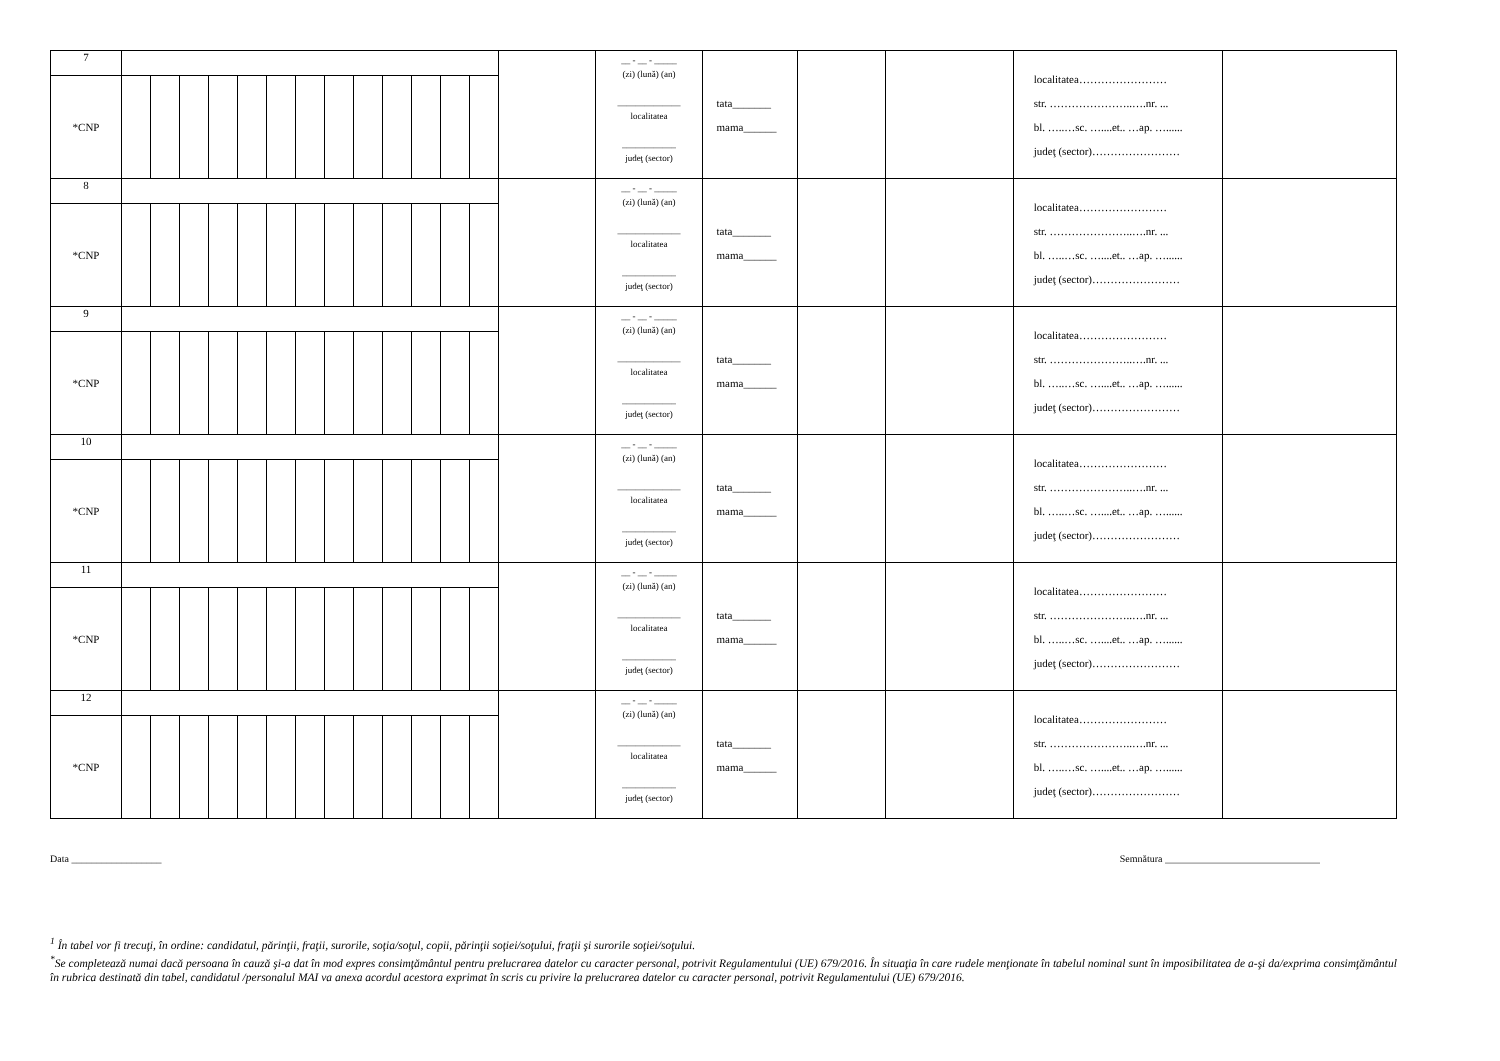| 7 | | | | | | | | | | | | | | | __ - __ - _____ (zi) (lună) (an) ______________ localitatea ____________ judeţ (sector) | tata_______ mama______ | | | localitatea…………………… str. …………………..….nr. ... bl. …..…sc. …....et.. …ap. …...... judeţ (sector)…………………… | |
| *CNP | | | | | | | | | | | | | | | | | | | | |
| 8 | | | | | | | | | | | | | | | __ - __ - _____ (zi) (lună) (an) ______________ localitatea ____________ judeţ (sector) | tata_______ mama______ | | | localitatea…………………… str. …………………..….nr. ... bl. …..…sc. …....et.. …ap. …...... judeţ (sector)…………………… | |
| *CNP | | | | | | | | | | | | | | | | | | | | |
| 9 | | | | | | | | | | | | | | | __ - __ - _____ (zi) (lună) (an) ______________ localitatea ____________ judeţ (sector) | tata_______ mama______ | | | localitatea…………………… str. …………………..….nr. ... bl. …..…sc. …....et.. …ap. …...... judeţ (sector)…………………… | |
| *CNP | | | | | | | | | | | | | | | | | | | | |
| 10 | | | | | | | | | | | | | | | __ - __ - _____ (zi) (lună) (an) ______________ localitatea ____________ judeţ (sector) | tata_______ mama______ | | | localitatea…………………… str. …………………..….nr. ... bl. …..…sc. …....et.. …ap. …...... judeţ (sector)…………………… | |
| *CNP | | | | | | | | | | | | | | | | | | | | |
| 11 | | | | | | | | | | | | | | | __ - __ - _____ (zi) (lună) (an) ______________ localitatea ____________ judeţ (sector) | tata_______ mama______ | | | localitatea…………………… str. …………………..….nr. ... bl. …..…sc. …....et.. …ap. …...... judeţ (sector)…………………… | |
| *CNP | | | | | | | | | | | | | | | | | | | | |
| 12 | | | | | | | | | | | | | | | __ - __ - _____ (zi) (lună) (an) ______________ localitatea ____________ judeţ (sector) | tata_______ mama______ | | | localitatea…………………… str. …………………..….nr. ... bl. …..…sc. …....et.. …ap. …...... judeţ (sector)…………………… | |
| *CNP | | | | | | | | | | | | | | | | | | | | |
Data __________________ Semnătura _______________________________
<sup>1</sup> În tabel vor fi trecuţi, în ordine: candidatul, părinţii, fraţii, surorile, soţia/soţul, copii, părinţii soţiei/soţului, fraţii şi surorile soţiei/soţului.
<sup>*</sup> Se completează numai dacă persoana în cauză şi-a dat în mod expres consimţământul pentru prelucrarea datelor cu caracter personal, potrivit Regulamentului (UE) 679/2016. În situaţia în care rudele menţionate în tabelul nominal sunt în imposibilitatea de a-şi da/exprima consimţământul în rubrica destinată din tabel, candidatul /personalul MAI va anexa acordul acestora exprimat în scris cu privire la prelucrarea datelor cu caracter personal, potrivit Regulamentului (UE) 679/2016.